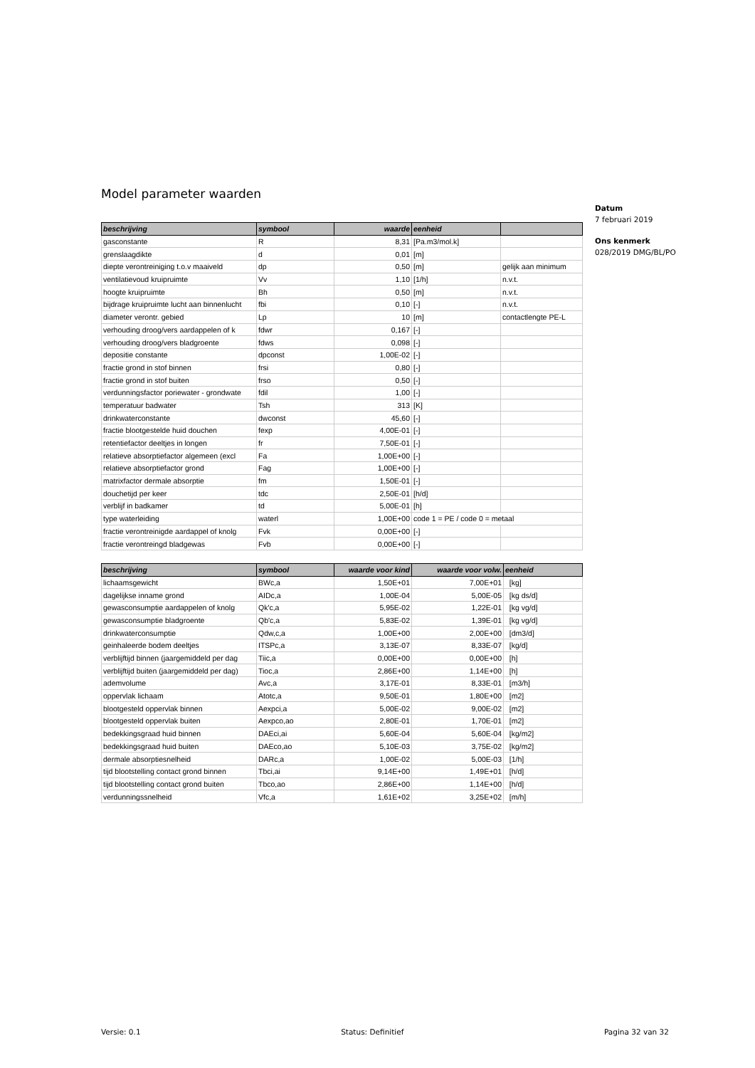Datum
7 februari 2019
Ons kenmerk
028/2019 DMG/BL/PO
Model parameter waarden
| beschrijving | symbool | waarde | eenheid | |
| --- | --- | --- | --- | --- |
| gasconstante | R | 8,31 | [Pa.m3/mol.k] | |
| grenslaagdikte | d | 0,01 | [m] | |
| diepte verontreiniging t.o.v maaiveld | dp | 0,50 | [m] | gelijk aan minimum |
| ventilatievoud kruipruimte | Vv | 1,10 | [1/h] | n.v.t. |
| hoogte kruipruimte | Bh | 0,50 | [m] | n.v.t. |
| bijdrage kruipruimte lucht aan binnenlucht | fbi | 0,10 | [-] | n.v.t. |
| diameter verontr. gebied | Lp | 10 | [m] | contactlengte PE-L |
| verhouding droog/vers aardappelen of k | fdwr | 0,167 | [-] | |
| verhouding droog/vers bladgroente | fdws | 0,098 | [-] | |
| depositie constante | dpconst | 1,00E-02 | [-] | |
| fractie grond in stof binnen | frsi | 0,80 | [-] | |
| fractie grond in stof buiten | frso | 0,50 | [-] | |
| verdunningsfactor poriewater - grondwate | fdil | 1,00 | [-] | |
| temperatuur badwater | Tsh | 313 | [K] | |
| drinkwaterconstante | dwconst | 45,60 | [-] | |
| fractie blootgestelde huid douchen | fexp | 4,00E-01 | [-] | |
| retentiefactor deeltjes in longen | fr | 7,50E-01 | [-] | |
| relatieve absorptiefactor algemeen (excl | Fa | 1,00E+00 | [-] | |
| relatieve absorptiefactor grond | Fag | 1,00E+00 | [-] | |
| matrixfactor dermale absorptie | fm | 1,50E-01 | [-] | |
| douchetijd per keer | tdc | 2,50E-01 | [h/d] | |
| verblijf in badkamer | td | 5,00E-01 | [h] | |
| type waterleiding | waterl | 1,00E+00 | code 1 = PE / code 0 = metaal | |
| fractie verontreinigde aardappel of knolg | Fvk | 0,00E+00 | [-] | |
| fractie verontreingd bladgewas | Fvb | 0,00E+00 | [-] | |
| beschrijving | symbool | waarde voor kind | waarde voor volw. | eenheid |
| --- | --- | --- | --- | --- |
| lichaamsgewicht | BWc,a | 1,50E+01 | 7,00E+01 | [kg] |
| dagelijkse inname grond | AIDc,a | 1,00E-04 | 5,00E-05 | [kg ds/d] |
| gewasconsumptie aardappelen of knolg | Qk'c,a | 5,95E-02 | 1,22E-01 | [kg vg/d] |
| gewasconsumptie bladgroente | Qb'c,a | 5,83E-02 | 1,39E-01 | [kg vg/d] |
| drinkwaterconsumptie | Qdw,c,a | 1,00E+00 | 2,00E+00 | [dm3/d] |
| geinhaleerde bodem deeltjes | ITSPc,a | 3,13E-07 | 8,33E-07 | [kg/d] |
| verblijftijd binnen (jaargemiddeld per dag | Tiic,a | 0,00E+00 | 0,00E+00 | [h] |
| verblijftijd buiten (jaargemiddeld per dag) | Tioc,a | 2,86E+00 | 1,14E+00 | [h] |
| ademvolume | Avc,a | 3,17E-01 | 8,33E-01 | [m3/h] |
| oppervlak lichaam | Atotc,a | 9,50E-01 | 1,80E+00 | [m2] |
| blootgesteld oppervlak binnen | Aexpci,a | 5,00E-02 | 9,00E-02 | [m2] |
| blootgesteld oppervlak buiten | Aexpco,ao | 2,80E-01 | 1,70E-01 | [m2] |
| bedekkingsgraad huid binnen | DAEci,ai | 5,60E-04 | 5,60E-04 | [kg/m2] |
| bedekkingsgraad huid buiten | DAEco,ao | 5,10E-03 | 3,75E-02 | [kg/m2] |
| dermale absorptiesnelheid | DARc,a | 1,00E-02 | 5,00E-03 | [1/h] |
| tijd blootstelling contact grond binnen | Tbci,ai | 9,14E+00 | 1,49E+01 | [h/d] |
| tijd blootstelling contact grond buiten | Tbco,ao | 2,86E+00 | 1,14E+00 | [h/d] |
| verdunningssnelheid | Vfc,a | 1,61E+02 | 3,25E+02 | [m/h] |
Versie: 0.1 Status: Definitief Pagina 32 van 32